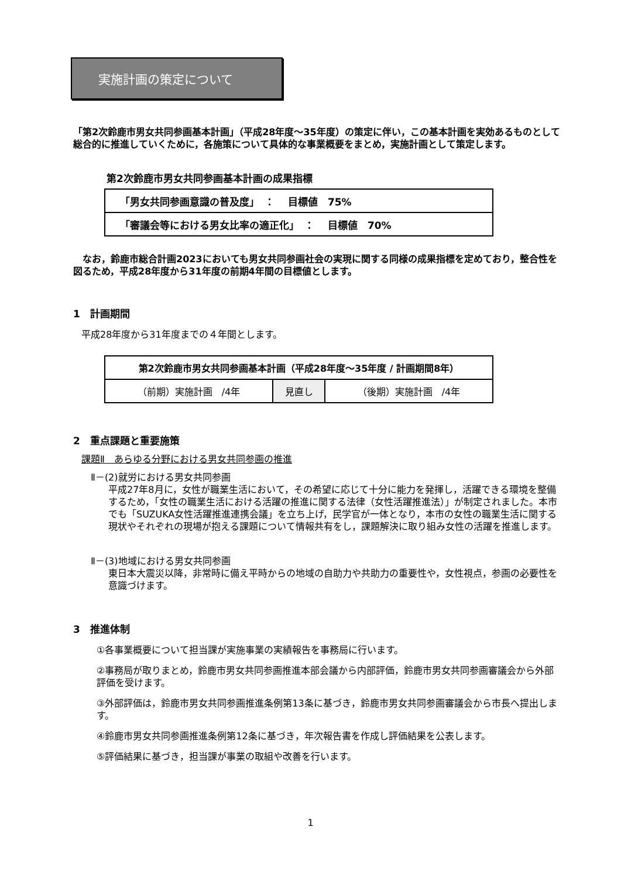実施計画の策定について
「第2次鈴鹿市男女共同参画基本計画」（平成28年度～35年度）の策定に伴い，この基本計画を実効あるものとして総合的に推進していくために，各施策について具体的な事業概要をまとめ，実施計画として策定します。
第2次鈴鹿市男女共同参画基本計画の成果指標
| 「男女共同参画意識の普及度」 ： 目標値 75% |
| 「審議会等における男女比率の適正化」 ： 目標値 70% |
　なお，鈴鹿市総合計画2023においても男女共同参画社会の実現に関する同様の成果指標を定めており，整合性を図るため，平成28年度から31年度の前期4年間の目標値とします。
1　計画期間
平成28年度から31年度までの４年間とします。
| 第2次鈴鹿市男女共同参画基本計画（平成28年度～35年度 / 計画期間8年） | | |
| （前期）実施計画 /4年 | 見直し | （後期）実施計画 /4年 |
2　重点課題と重要施策
課題Ⅱ　あらゆる分野における男女共同参画の推進
Ⅱ－(2)就労における男女共同参画
平成27年8月に，女性が職業生活において，その希望に応じて十分に能力を発揮し，活躍できる環境を整備するため，「女性の職業生活における活躍の推進に関する法律（女性活躍推進法）」が制定されました。本市でも「SUZUKA女性活躍推進連携会議」を立ち上げ，民学官が一体となり，本市の女性の職業生活に関する現状やそれぞれの現場が抱える課題について情報共有をし，課題解決に取り組み女性の活躍を推進します。
Ⅱ－(3)地域における男女共同参画
東日本大震災以降，非常時に備え平時からの地域の自助力や共助力の重要性や，女性視点，参画の必要性を意識づけます。
3　推進体制
①各事業概要について担当課が実施事業の実績報告を事務局に行います。
②事務局が取りまとめ，鈴鹿市男女共同参画推進本部会議から内部評価，鈴鹿市男女共同参画審議会から外部評価を受けます。
③外部評価は，鈴鹿市男女共同参画推進条例第13条に基づき，鈴鹿市男女共同参画審議会から市長へ提出します。
④鈴鹿市男女共同参画推進条例第12条に基づき，年次報告書を作成し評価結果を公表します。
⑤評価結果に基づき，担当課が事業の取組や改善を行います。
1